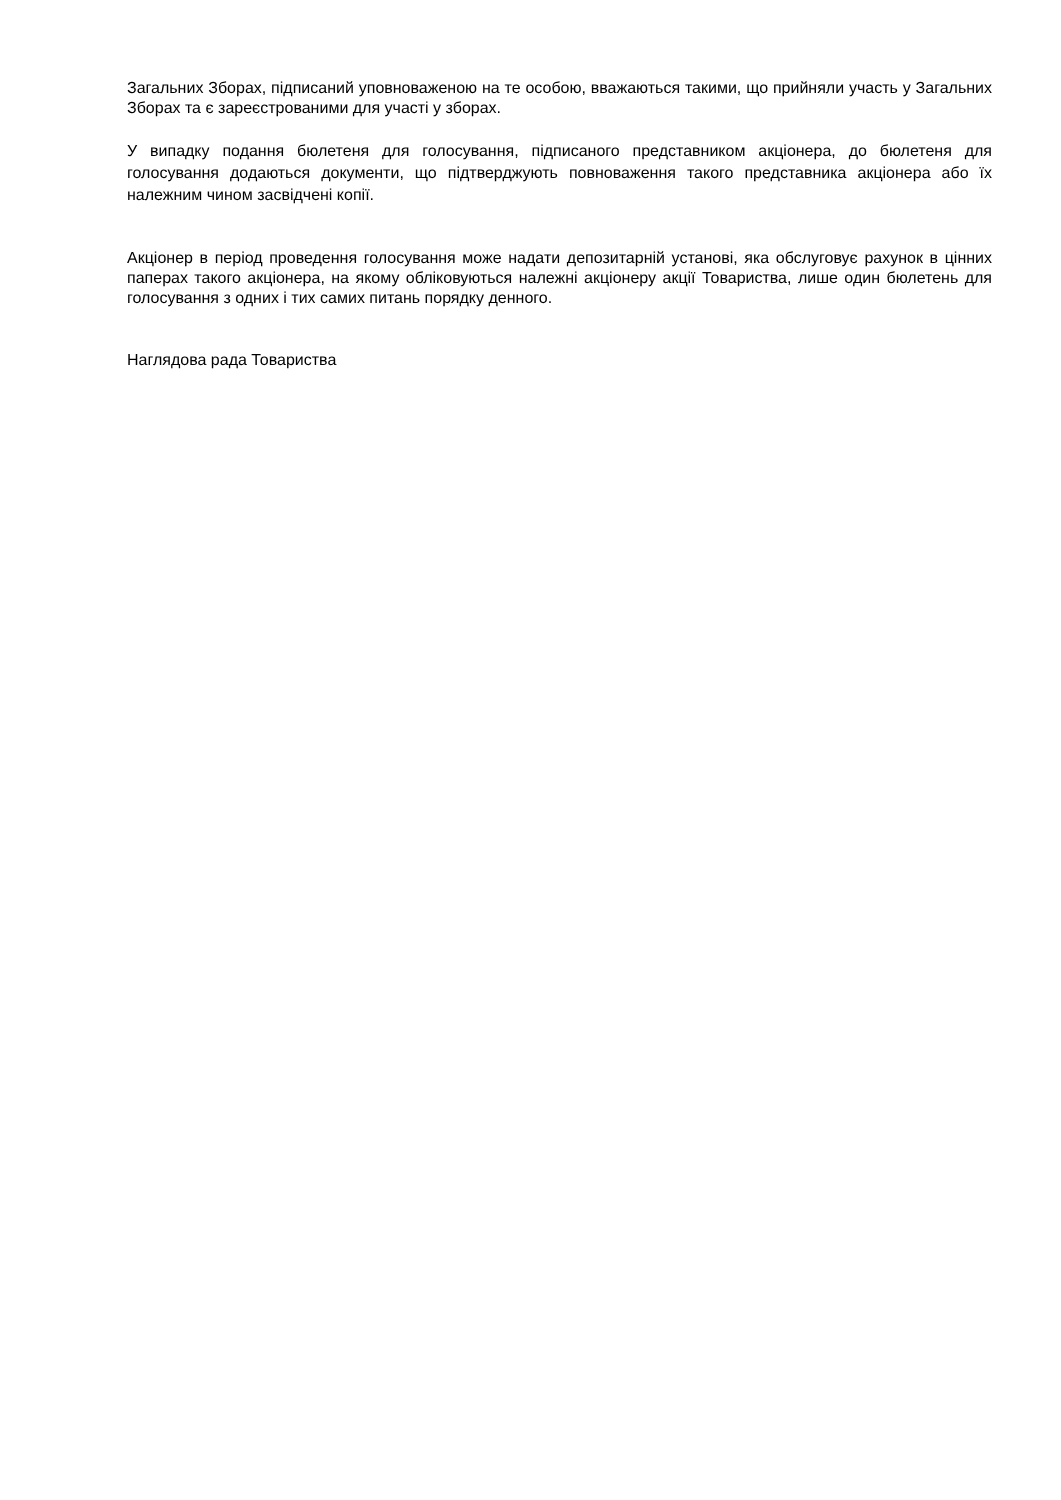Загальних Зборах, підписаний уповноваженою на те особою, вважаються такими, що прийняли участь у Загальних Зборах та є зареєстрованими для участі у зборах.
У випадку подання бюлетеня для голосування, підписаного представником акціонера, до бюлетеня для голосування додаються документи, що підтверджують повноваження такого представника акціонера або їх належним чином засвідчені копії.
Акціонер в період проведення голосування може надати депозитарній установі, яка обслуговує рахунок в цінних паперах такого акціонера, на якому обліковуються належні акціонеру акції Товариства, лише один бюлетень для голосування з одних і тих самих питань порядку денного.
Наглядова рада Товариства